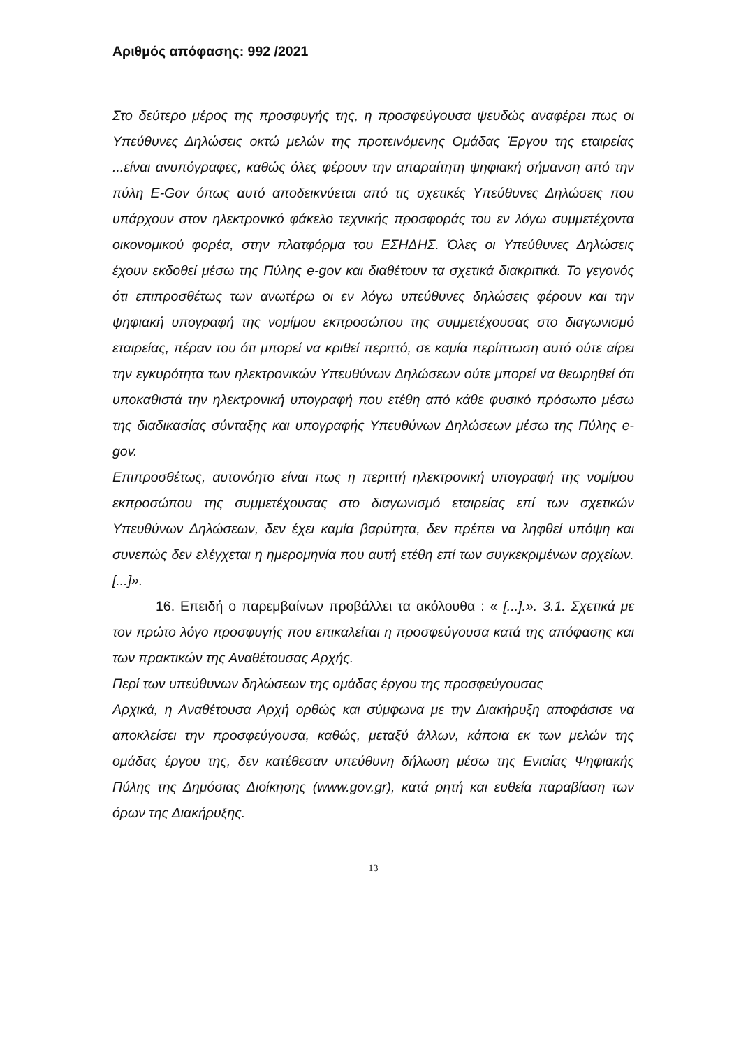Αριθμός απόφασης: 992 /2021
Στο δεύτερο μέρος της προσφυγής της, η προσφεύγουσα ψευδώς αναφέρει πως οι Υπεύθυνες Δηλώσεις οκτώ μελών της προτεινόμενης Ομάδας Έργου της εταιρείας ...είναι ανυπόγραφες, καθώς όλες φέρουν την απαραίτητη ψηφιακή σήμανση από την πύλη E-Gov όπως αυτό αποδεικνύεται από τις σχετικές Υπεύθυνες Δηλώσεις που υπάρχουν στον ηλεκτρονικό φάκελο τεχνικής προσφοράς του εν λόγω συμμετέχοντα οικονομικού φορέα, στην πλατφόρμα του ΕΣΗΔΗΣ. Όλες οι Υπεύθυνες Δηλώσεις έχουν εκδοθεί μέσω της Πύλης e-gov και διαθέτουν τα σχετικά διακριτικά. Το γεγονός ότι επιπροσθέτως των ανωτέρω οι εν λόγω υπεύθυνες δηλώσεις φέρουν και την ψηφιακή υπογραφή της νομίμου εκπροσώπου της συμμετέχουσας στο διαγωνισμό εταιρείας, πέραν του ότι μπορεί να κριθεί περιττό, σε καμία περίπτωση αυτό ούτε αίρει την εγκυρότητα των ηλεκτρονικών Υπευθύνων Δηλώσεων ούτε μπορεί να θεωρηθεί ότι υποκαθιστά την ηλεκτρονική υπογραφή που ετέθη από κάθε φυσικό πρόσωπο μέσω της διαδικασίας σύνταξης και υπογραφής Υπευθύνων Δηλώσεων μέσω της Πύλης e-gov.
Επιπροσθέτως, αυτονόητο είναι πως η περιττή ηλεκτρονική υπογραφή της νομίμου εκπροσώπου της συμμετέχουσας στο διαγωνισμό εταιρείας επί των σχετικών Υπευθύνων Δηλώσεων, δεν έχει καμία βαρύτητα, δεν πρέπει να ληφθεί υπόψη και συνεπώς δεν ελέγχεται η ημερομηνία που αυτή ετέθη επί των συγκεκριμένων αρχείων. [...]».
16. Επειδή ο παρεμβαίνων προβάλλει τα ακόλουθα : « [...].». 3.1. Σχετικά με τον πρώτο λόγο προσφυγής που επικαλείται η προσφεύγουσα κατά της απόφασης και των πρακτικών της Αναθέτουσας Αρχής.
Περί των υπεύθυνων δηλώσεων της ομάδας έργου της προσφεύγουσας
Αρχικά, η Αναθέτουσα Αρχή ορθώς και σύμφωνα με την Διακήρυξη αποφάσισε να αποκλείσει την προσφεύγουσα, καθώς, μεταξύ άλλων, κάποια εκ των μελών της ομάδας έργου της, δεν κατέθεσαν υπεύθυνη δήλωση μέσω της Ενιαίας Ψηφιακής Πύλης της Δημόσιας Διοίκησης (www.gov.gr), κατά ρητή και ευθεία παραβίαση των όρων της Διακήρυξης.
13